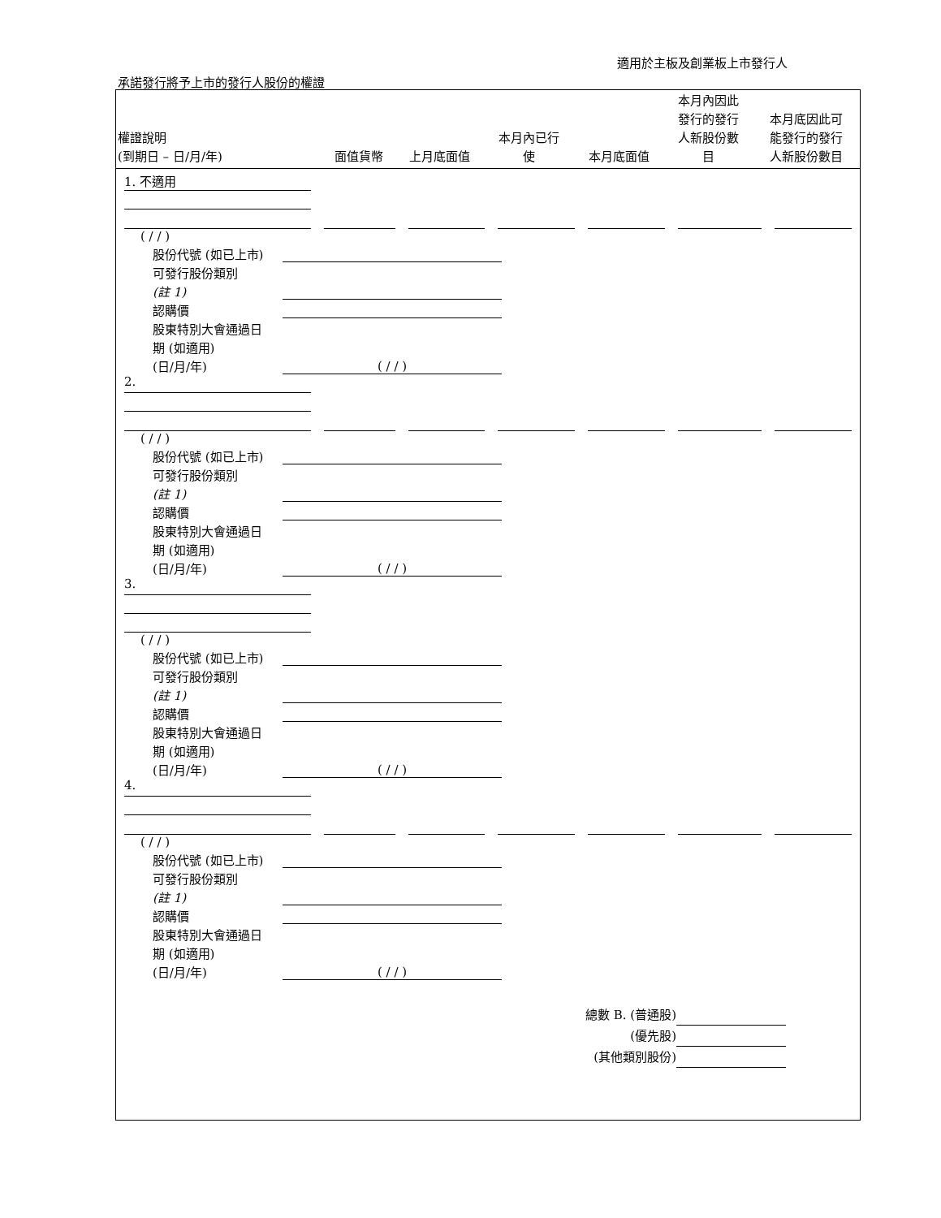適用於主板及創業板上市發行人
承諾發行將予上市的發行人股份的權證
| 權證說明 (到期日 – 日/月/年) | 面值貨幣 | 上月底面值 | 本月內已行 使 | 本月底面值 | 本月內因此 發行的發行 人新股份數 目 | 本月底因此可 能發行的發行 人新股份數目 |
| --- | --- | --- | --- | --- | --- | --- |
1. 不適用
( / / )
股份代號 (如已上市)
可發行股份類別
(註 1)
認購價
股東特別大會通過日
期 (如適用)
(日/月/年) ( / / )
2.
( / / )
股份代號 (如已上市)
可發行股份類別
(註 1)
認購價
股東特別大會通過日
期 (如適用)
(日/月/年) ( / / )
3.
( / / )
股份代號 (如已上市)
可發行股份類別
(註 1)
認購價
股東特別大會通過日
期 (如適用)
(日/月/年) ( / / )
4.
( / / )
股份代號 (如已上市)
可發行股份類別
(註 1)
認購價
股東特別大會通過日
期 (如適用)
(日/月/年) ( / / )
總數 B. (普通股)
(優先股)
(其他類別股份)